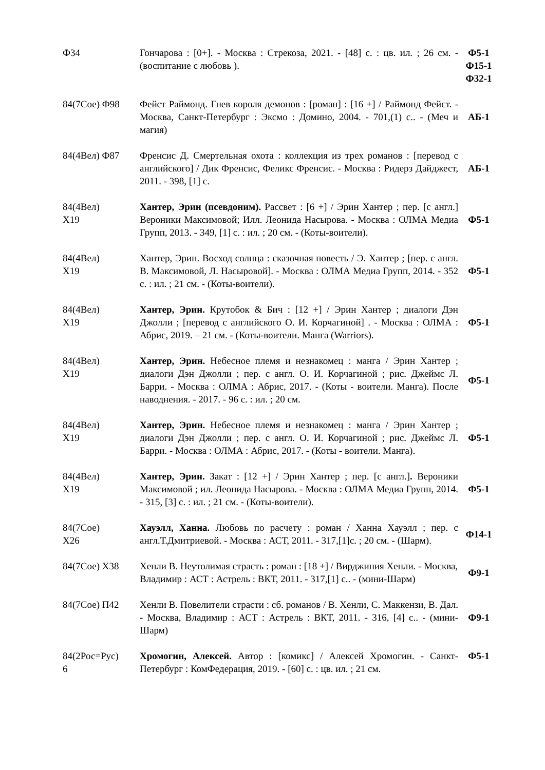| Ф34 | Гончарова : [0+]. - Москва : Стрекоза, 2021. - [48] с. : цв. ил. ; 26 см. - (воспитание с любовь ). | Ф5-1 Ф15-1 Ф32-1 |
| 84(7Сое) Ф98 | Фейст Раймонд. Гнев короля демонов : [роман] : [16 +] / Раймонд Фейст. - Москва, Санкт-Петербург : Эксмо : Домино, 2004. - 701,(1) с.. - (Меч и магия) | АБ-1 |
| 84(4Вел) Ф87 | Френсис Д. Смертельная охота : коллекция из трех романов : [перевод с английского] / Дик Френсис, Феликс Френсис. - Москва : Ридерз Дайджест, 2011. - 398, [1] с. | АБ-1 |
| 84(4Вел) Х19 | Хантер, Эрин (псевдоним). Рассвет : [6 +] / Эрин Хантер ; пер. [с англ.] Вероники Максимовой; Илл. Леонида Насырова. - Москва : ОЛМА Медиа Групп, 2013. - 349, [1] с. : ил. ; 20 см. - (Коты-воители). | Ф5-1 |
| 84(4Вел) Х19 | Хантер, Эрин. Восход солнца : сказочная повесть / Э. Хантер ; [пер. с англ. В. Максимовой, Л. Насыровой]. - Москва : ОЛМА Медиа Групп, 2014. - 352 с. : ил. ; 21 см. - (Коты-воители). | Ф5-1 |
| 84(4Вел) Х19 | Хантер, Эрин. Крутобок & Бич : [12 +] / Эрин Хантер ; диалоги Дэн Джолли ; [перевод с английского О. И. Корчагиной] . - Москва : ОЛМА : Абрис, 2019. – 21 см. - (Коты-воители. Манга (Warriors). | Ф5-1 |
| 84(4Вел) Х19 | Хантер, Эрин. Небесное племя и незнакомец : манга / Эрин Хантер ; диалоги Дэн Джолли ; пер. с англ. О. И. Корчагиной ; рис. Джеймс Л. Барри. - Москва : ОЛМА : Абрис, 2017. - (Коты - воители. Манга). После наводнения. - 2017. - 96 с. : ил. ; 20 см. | Ф5-1 |
| 84(4Вел) Х19 | Хантер, Эрин. Небесное племя и незнакомец : манга / Эрин Хантер ; диалоги Дэн Джолли ; пер. с англ. О. И. Корчагиной ; рис. Джеймс Л. Барри. - Москва : ОЛМА : Абрис, 2017. - (Коты - воители. Манга). | Ф5-1 |
| 84(4Вел) Х19 | Хантер, Эрин. Закат : [12 +] / Эрин Хантер ; пер. [с англ.] . Вероники Максимовой ; ил. Леонида Насырова. - Москва : ОЛМА Медиа Групп, 2014. - 315, [3] с. : ил. ; 21 см. - (Коты-воители). | Ф5-1 |
| 84(7Сое) Х26 | Хауэлл, Ханна. Любовь по расчету : роман / Ханна Хауэлл ; пер. с англ.Т.Дмитриевой. - Москва : АСТ, 2011. - 317,[1]с. ; 20 см. - (Шарм). | Ф14-1 |
| 84(7Сое) Х38 | Хенли В. Неутолимая страсть : роман : [18 +] / Вирджиния Хенли. - Москва, Владимир : АСТ : Астрель : ВКТ, 2011. - 317,[1] с.. - (мини-Шарм) | Ф9-1 |
| 84(7Сое) П42 | Хенли В. Повелители страсти : сб. романов / В. Хенли, С. Маккензи, В. Дал. - Москва, Владимир : АСТ : Астрель : ВКТ, 2011. - 316, [4] с.. - (мини-Шарм) | Ф9-1 |
| 84(2Рос=Рус) 6 | Хромогин, Алексей. Автор : [комикс] / Алексей Хромогин. - Санкт-Петербург : КомФедерация, 2019. - [60] с. : цв. ил. ; 21 см. | Ф5-1 |